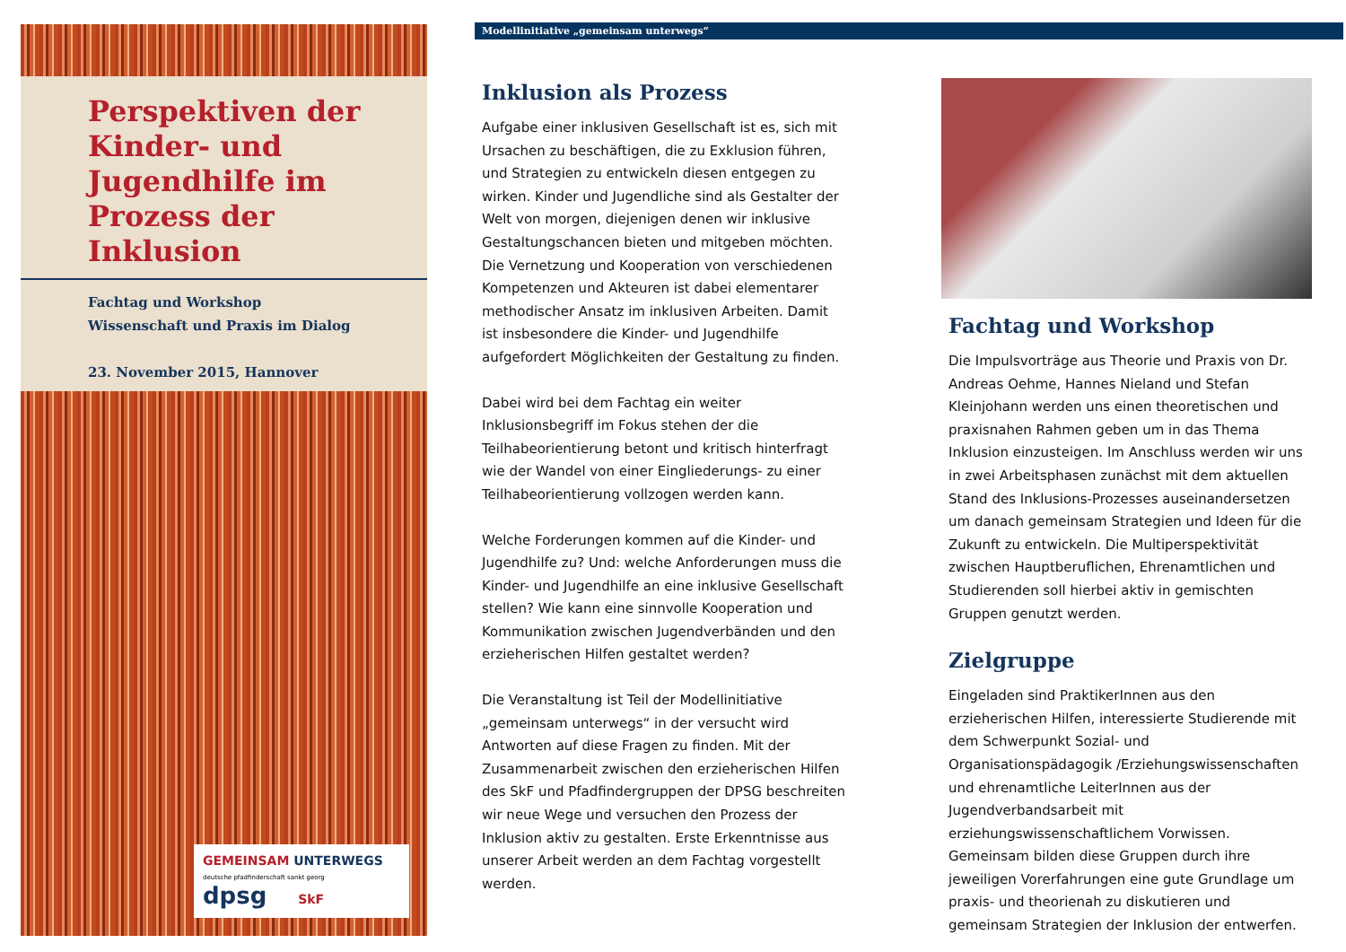Perspektiven der Kinder- und Jugendhilfe im Prozess der Inklusion
Fachtag und Workshop
Wissenschaft und Praxis im Dialog
23. November 2015, Hannover
GEMEINSAM UNTERWEGS
deutsche pfadfinderschaft sankt georg
dpsg SkF
Modellinitiative „gemeinsam unterwegs“
Inklusion als Prozess
Aufgabe einer inklusiven Gesellschaft ist es, sich mit Ursachen zu beschäftigen, die zu Exklusion führen, und Strategien zu entwickeln diesen entgegen zu wirken. Kinder und Jugendliche sind als Gestalter der Welt von morgen, diejenigen denen wir inklusive Gestaltungschancen bieten und mitgeben möchten. Die Vernetzung und Kooperation von verschiedenen Kompetenzen und Akteuren ist dabei elementarer methodischer Ansatz im inklusiven Arbeiten. Damit ist insbesondere die Kinder- und Jugendhilfe aufgefordert Möglichkeiten der Gestaltung zu finden.
Dabei wird bei dem Fachtag ein weiter Inklusionsbegriff im Fokus stehen der die Teilhabeorientierung betont und kritisch hinterfragt wie der Wandel von einer Eingliederungs- zu einer Teilhabeorientierung vollzogen werden kann.
Welche Forderungen kommen auf die Kinder- und Jugendhilfe zu? Und: welche Anforderungen muss die Kinder- und Jugendhilfe an eine inklusive Gesellschaft stellen? Wie kann eine sinnvolle Kooperation und Kommunikation zwischen Jugendverbänden und den erzieherischen Hilfen gestaltet werden?
Die Veranstaltung ist Teil der Modellinitiative „gemeinsam unterwegs“ in der versucht wird Antworten auf diese Fragen zu finden. Mit der Zusammenarbeit zwischen den erzieherischen Hilfen des SkF und Pfadfindergruppen der DPSG beschreiten wir neue Wege und versuchen den Prozess der Inklusion aktiv zu gestalten. Erste Erkenntnisse aus unserer Arbeit werden an dem Fachtag vorgestellt werden.
Fachtag und Workshop
Die Impulsvorträge aus Theorie und Praxis von Dr. Andreas Oehme, Hannes Nieland und Stefan Kleinjohann werden uns einen theoretischen und praxisnahen Rahmen geben um in das Thema Inklusion einzusteigen. Im Anschluss werden wir uns in zwei Arbeitsphasen zunächst mit dem aktuellen Stand des Inklusions-Prozesses auseinandersetzen um danach gemeinsam Strategien und Ideen für die Zukunft zu entwickeln. Die Multiperspektivität zwischen Hauptberuflichen, Ehrenamtlichen und Studierenden soll hierbei aktiv in gemischten Gruppen genutzt werden.
Zielgruppe
Eingeladen sind PraktikerInnen aus den erzieherischen Hilfen, interessierte Studierende mit dem Schwerpunkt Sozial- und Organisationspädagogik /Erziehungswissenschaften und ehrenamtliche LeiterInnen aus der Jugendverbandsarbeit mit erziehungswissenschaftlichem Vorwissen. Gemeinsam bilden diese Gruppen durch ihre jeweiligen Vorerfahrungen eine gute Grundlage um praxis- und theorienah zu diskutieren und gemeinsam Strategien der Inklusion der entwerfen.